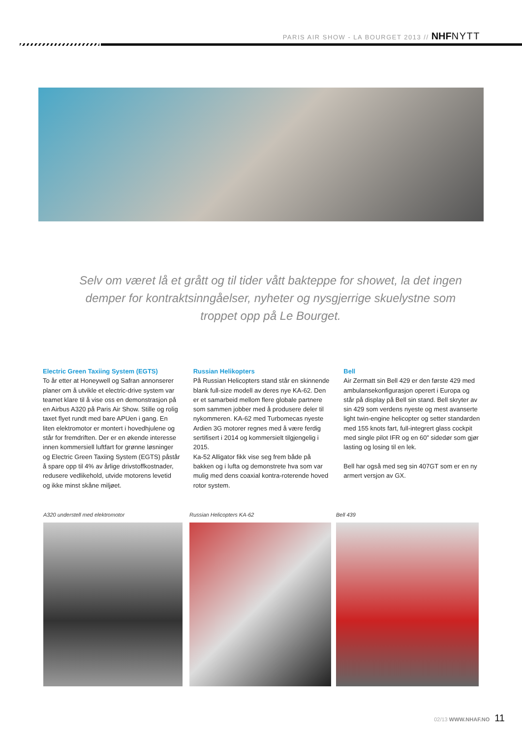PARIS AIR SHOW - LA BOURGET 2013 // NHF NYTT
Selv om været lå et grått og til tider vått bakteppe for showet, la det ingen demper for kontraktsinngåelser, nyheter og nysgjerrige skuelystne som troppet opp på Le Bourget.
Electric Green Taxiing System (EGTS)
To år etter at Honeywell og Safran annonserer planer om å utvikle et electric-drive system var teamet klare til å vise oss en demonstrasjon på en Airbus A320 på Paris Air Show. Stille og rolig taxet flyet rundt med bare APUen i gang. En liten elektromotor er montert i hovedhjulene og står for fremdriften. Der er en økende interesse innen kommersiell luftfart for grønne løsninger og Electric Green Taxiing System (EGTS) påstår å spare opp til 4% av årlige drivstoffkostnader, redusere vedlikehold, utvide motorens levetid og ikke minst skåne miljøet.
Russian Helikopters
På Russian Helicopters stand står en skinnende blank full-size modell av deres nye KA-62. Den er et samarbeid mellom flere globale partnere som sammen jobber med å produsere deler til nykommeren. KA-62 med Turbomecas nyeste Ardien 3G motorer regnes med å være ferdig sertifisert i 2014 og kommersielt tilgjengelig i 2015.
Ka-52 Alligator fikk vise seg frem både på bakken og i lufta og demonstrete hva som var mulig med dens coaxial kontra-roterende hoved rotor system.
Bell
Air Zermatt sin Bell 429 er den første 429 med ambulansekonfigurasjon operert i Europa og står på display på Bell sin stand. Bell skryter av sin 429 som verdens nyeste og mest avanserte light twin-engine helicopter og setter standarden med 155 knots fart, full-integrert glass cockpit med single pilot IFR og en 60” sidedør som gjør lasting og losing til en lek.
Bell har også med seg sin 407GT som er en ny armert versjon av GX.
A320 understell med elektromotor
Russian Helicopters KA-62 Bell 439
02/13 WWW.NHAF.NO 11